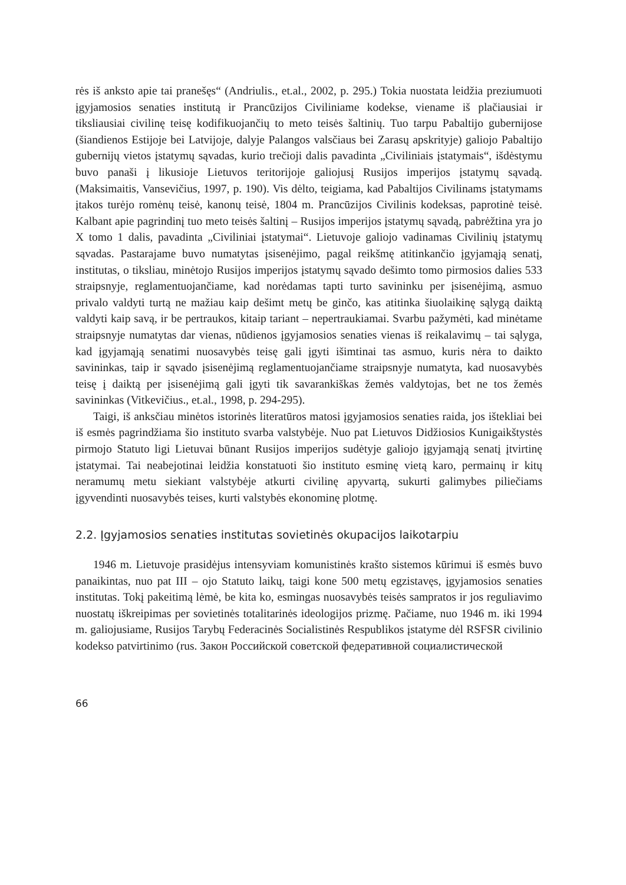rės iš anksto apie tai pranešęs“ (Andriulis., et.al., 2002, p. 295.) Tokia nuostata leidžia preziumuoti įgyjamosios senaties institutą ir Prancūzijos Civiliniame kodekse, viename iš plačiausiai ir tiksliausiai civilinę teisę kodifikuojančių to meto teisės šaltinių. Tuo tarpu Pabaltijo gubernijose (šiandienos Estijoje bei Latvijoje, dalyje Palangos valsčiaus bei Zarasų apskrityje) galiojo Pabaltijo gubernijų vietos įstatymų sąvadas, kurio trečioji dalis pavadinta „Civiliniais įstatymais“, išdėstymu buvo panaši į likusioje Lietuvos teritorijoje galiojusį Rusijos imperijos įstatymų sąvadą. (Maksimaitis, Vansevičius, 1997, p. 190). Vis dėlto, teigiama, kad Pabaltijos Civilinams įstatymams įtakos turėjo romėnų teisė, kanonų teisė, 1804 m. Prancūzijos Civilinis kodeksas, paprotinė teisė. Kalbant apie pagrindinį tuo meto teisės šaltinį – Rusijos imperijos įstatymų sąvadą, pabrėžtina yra jo X tomo 1 dalis, pavadinta „Civiliniai įstatymai“. Lietuvoje galiojo vadinamas Civilinių įstatymų sąvadas. Pastarajame buvo numatytas įsisenėjimo, pagal reikšmę atitinkančio įgyjamąją senatį, institutas, o tiksliau, minėtojo Rusijos imperijos įstatymų sąvado dešimto tomo pirmosios dalies 533 straipsnyje, reglamentuojančiame, kad norėdamas tapti turto savininku per įsisenėjimą, asmuo privalo valdyti turtą ne mažiau kaip dešimt metų be ginčo, kas atitinka šiuolaikinę sąlygą daiktą valdyti kaip savą, ir be pertraukos, kitaip tariant – nepertraukiamai. Svarbu pažymėti, kad minėtame straipsnyje numatytas dar vienas, nūdienos įgyjamosios senaties vienas iš reikalavimų – tai sąlyga, kad įgyjamąją senatimi nuosavybės teisę gali įgyti išimtinai tas asmuo, kuris nėra to daikto savininkas, taip ir sąvado įsisenėjimą reglamentuojančiame straipsnyje numatyta, kad nuosavybės teisę į daiktą per įsisenėjimą gali įgyti tik savarankiškas žemės valdytojas, bet ne tos žemės savininkas (Vitkevičius., et.al., 1998, p. 294-295).
Taigi, iš anksčiau minėtos istorinės literatūros matosi įgyjamosios senaties raida, jos ištekliai bei iš esmės pagrindžiama šio instituto svarba valstybėje. Nuo pat Lietuvos Didžiosios Kunigaikštystės pirmojo Statuto ligi Lietuvai būnant Rusijos imperijos sudėtyje galiojo įgyjamąją senatį įtvirtinę įstatymai. Tai neabejotinai leidžia konstatuoti šio instituto esminę vietą karo, permainų ir kitų neramumų metu siekiant valstybėje atkurti civilinę apyvartą, sukurti galimybes piliečiams įgyvendinti nuosavybės teises, kurti valstybės ekonominę plotmę.
2.2. Įgyjamosios senaties institutas sovietinės okupacijos laikotarpiu
1946 m. Lietuvoje prasidėjus intensyviam komunistinės krašto sistemos kūrimui iš esmės buvo panaikintas, nuo pat III – ojo Statuto laikų, taigi kone 500 metų egzistavęs, įgyjamosios senaties institutas. Tokį pakeitimą lėmė, be kita ko, esmingas nuosavybės teisės sampratos ir jos reguliavimo nuostatų iškreipimas per sovietinės totalitarinės ideologijos prizmę. Pačiame, nuo 1946 m. iki 1994 m. galiojusiame, Rusijos Tarybų Federacinės Socialistinės Respublikos įstatyme dėl RSFSR civilinio kodekso patvirtinimo (rus. Закон Российской советской федеративной социалистической
66